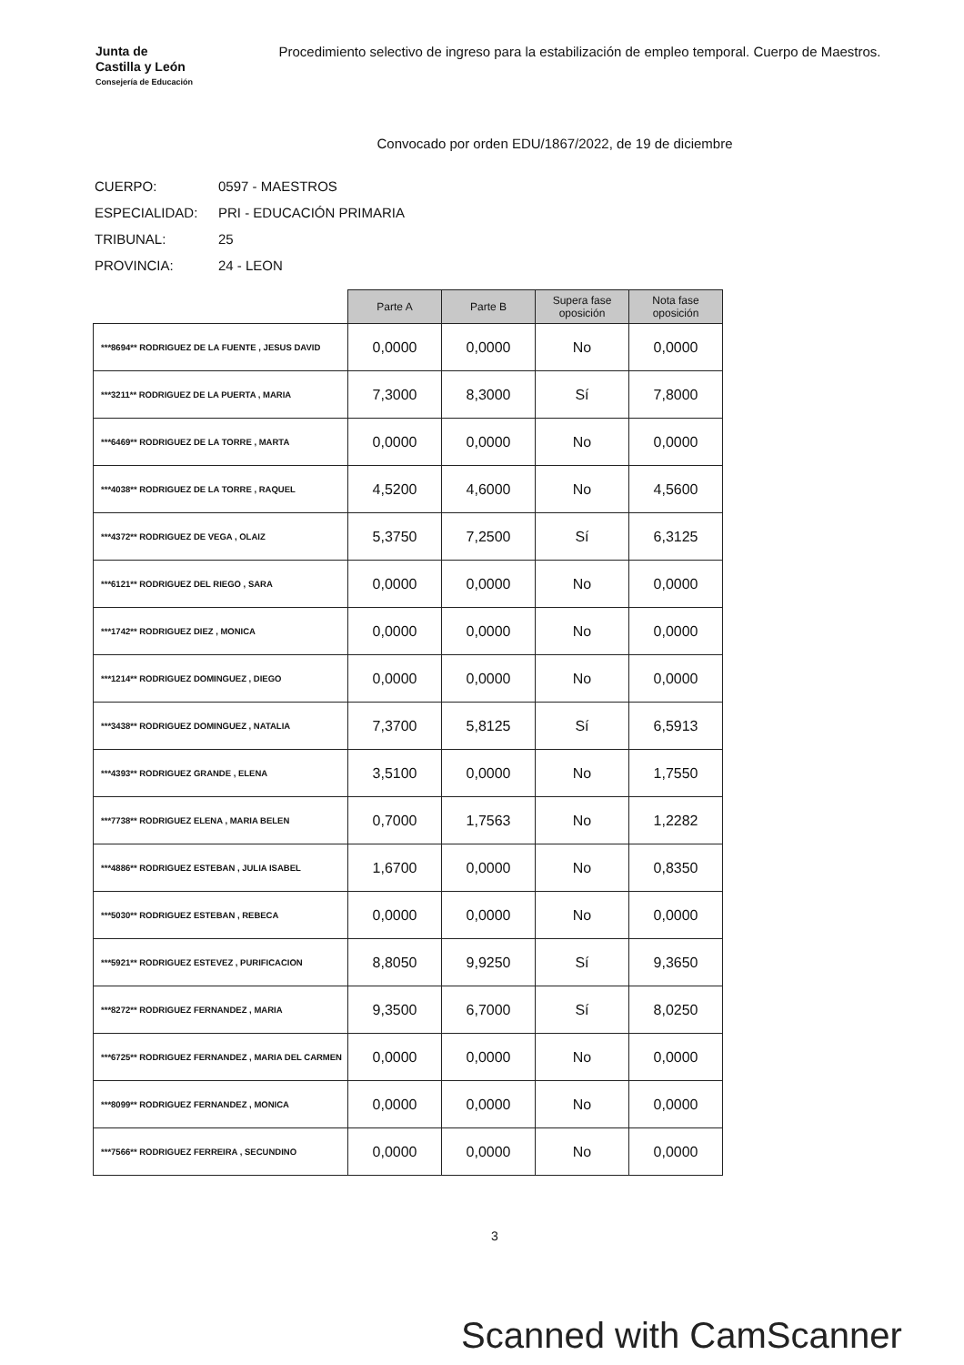Junta de
Castilla y León
Consejería de Educación
Procedimiento selectivo de ingreso para la estabilización de empleo temporal. Cuerpo de Maestros.
Convocado por orden EDU/1867/2022, de 19 de diciembre
CUERPO: 0597 - MAESTROS
ESPECIALIDAD: PRI - EDUCACIÓN PRIMARIA
TRIBUNAL: 25
PROVINCIA: 24 - LEON
| | Parte A | Parte B | Supera fase oposición | Nota fase oposición |
| --- | --- | --- | --- | --- |
| ***8694** RODRIGUEZ DE LA FUENTE , JESUS DAVID | 0,0000 | 0,0000 | No | 0,0000 |
| ***3211** RODRIGUEZ DE LA PUERTA , MARIA | 7,3000 | 8,3000 | Sí | 7,8000 |
| ***6469** RODRIGUEZ DE LA TORRE , MARTA | 0,0000 | 0,0000 | No | 0,0000 |
| ***4038** RODRIGUEZ DE LA TORRE , RAQUEL | 4,5200 | 4,6000 | No | 4,5600 |
| ***4372** RODRIGUEZ DE VEGA , OLAIZ | 5,3750 | 7,2500 | Sí | 6,3125 |
| ***6121** RODRIGUEZ DEL RIEGO , SARA | 0,0000 | 0,0000 | No | 0,0000 |
| ***1742** RODRIGUEZ DIEZ , MONICA | 0,0000 | 0,0000 | No | 0,0000 |
| ***1214** RODRIGUEZ DOMINGUEZ , DIEGO | 0,0000 | 0,0000 | No | 0,0000 |
| ***3438** RODRIGUEZ DOMINGUEZ , NATALIA | 7,3700 | 5,8125 | Sí | 6,5913 |
| ***4393** RODRIGUEZ GRANDE , ELENA | 3,5100 | 0,0000 | No | 1,7550 |
| ***7738** RODRIGUEZ ELENA , MARIA BELEN | 0,7000 | 1,7563 | No | 1,2282 |
| ***4886** RODRIGUEZ ESTEBAN , JULIA ISABEL | 1,6700 | 0,0000 | No | 0,8350 |
| ***5030** RODRIGUEZ ESTEBAN , REBECA | 0,0000 | 0,0000 | No | 0,0000 |
| ***5921** RODRIGUEZ ESTEVEZ , PURIFICACION | 8,8050 | 9,9250 | Sí | 9,3650 |
| ***8272** RODRIGUEZ FERNANDEZ , MARIA | 9,3500 | 6,7000 | Sí | 8,0250 |
| ***6725** RODRIGUEZ FERNANDEZ , MARIA DEL CARMEN | 0,0000 | 0,0000 | No | 0,0000 |
| ***8099** RODRIGUEZ FERNANDEZ , MONICA | 0,0000 | 0,0000 | No | 0,0000 |
| ***7566** RODRIGUEZ FERREIRA , SECUNDINO | 0,0000 | 0,0000 | No | 0,0000 |
3
Scanned with CamScanner